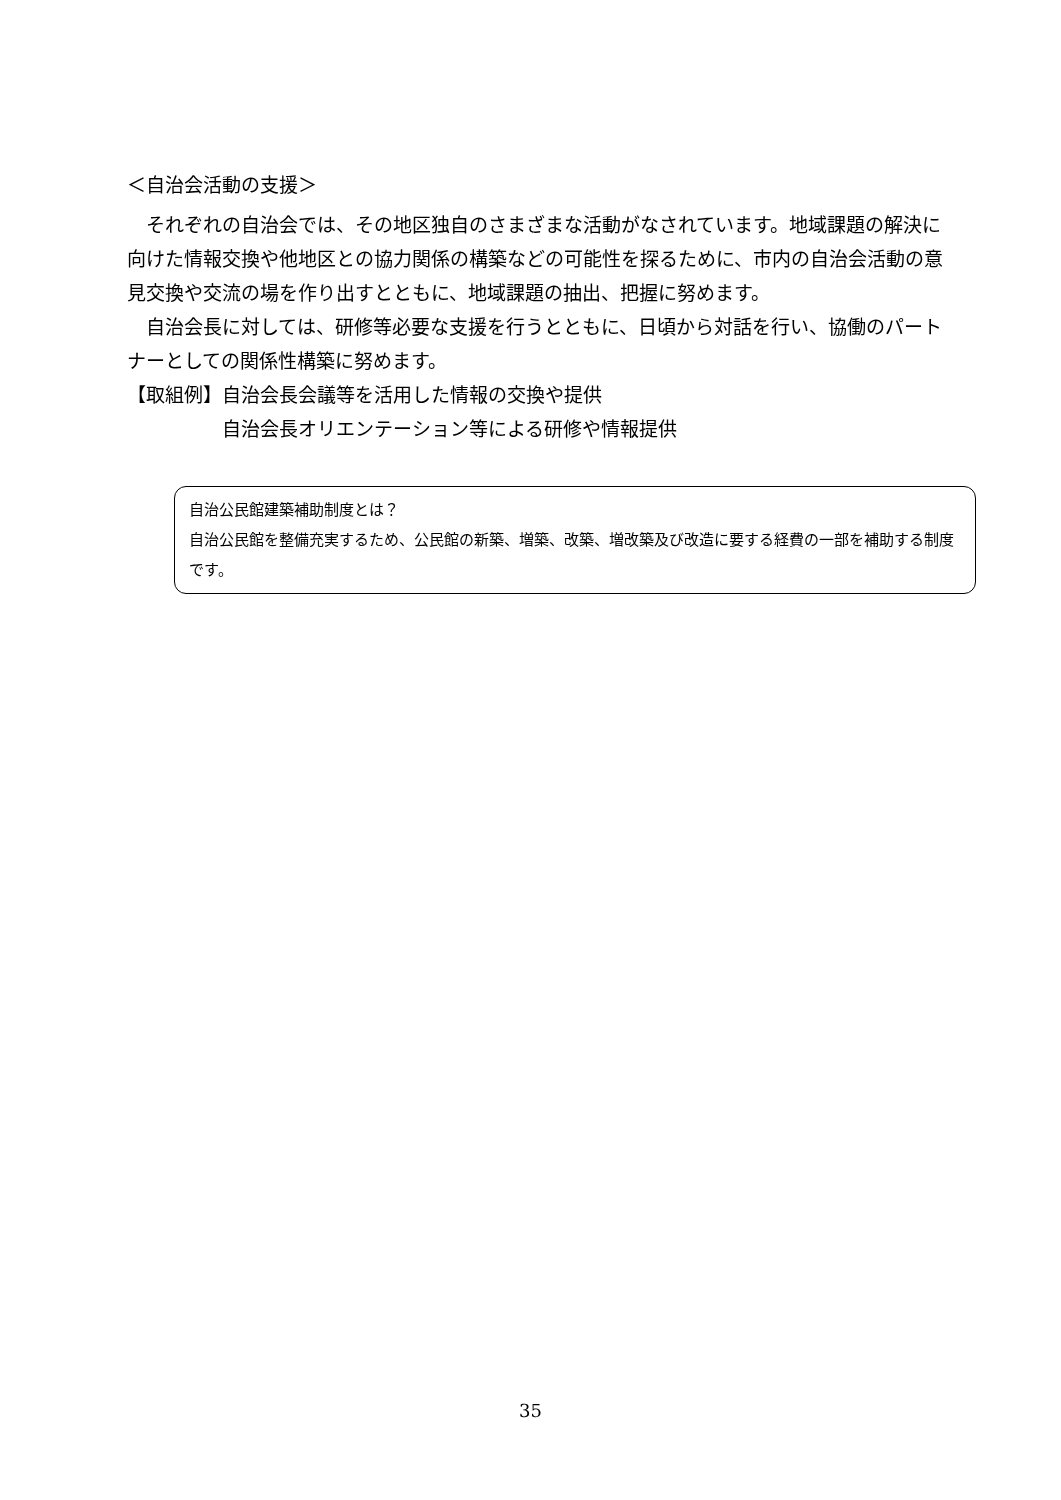＜自治会活動の支援＞
それぞれの自治会では、その地区独自のさまざまな活動がなされています。地域課題の解決に向けた情報交換や他地区との協力関係の構築などの可能性を探るために、市内の自治会活動の意見交換や交流の場を作り出すとともに、地域課題の抽出、把握に努めます。
自治会長に対しては、研修等必要な支援を行うとともに、日頃から対話を行い、協働のパートナーとしての関係性構築に努めます。
【取組例】 自治会長会議等を活用した情報の交換や提供
自治会長オリエンテーション等による研修や情報提供
自治公民館建築補助制度とは？
自治公民館を整備充実するため、公民館の新築、増築、改築、増改築及び改造に要する経費の一部を補助する制度です。
35